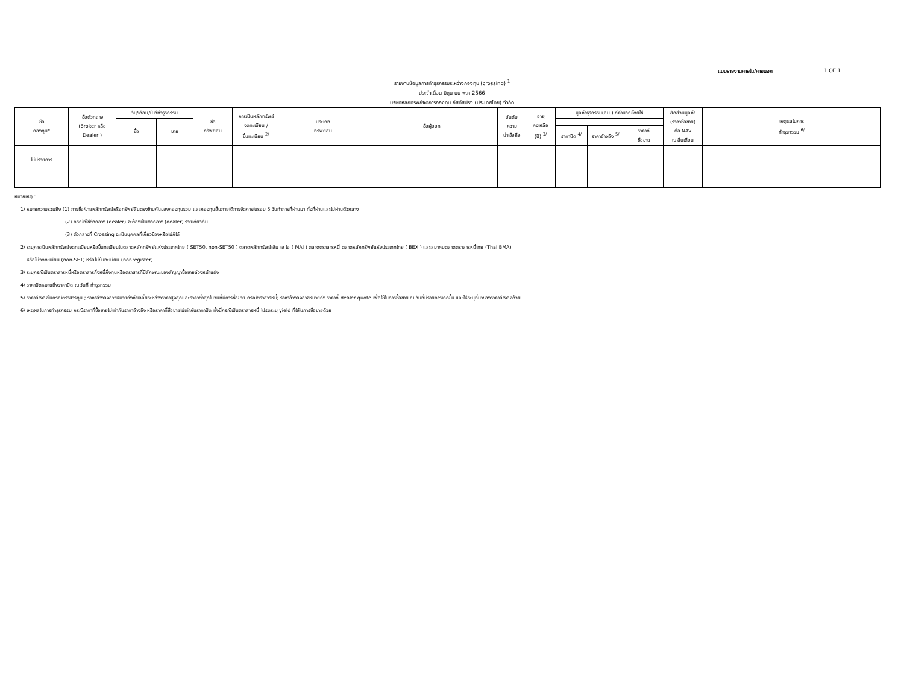แบบรายงานภายใน/ภายนอก 1 OF 1
รายงานข้อมูลการทำธุรกรรมระหว่างกองทุน (crossing) <sup>1</sup>
ประจำเดือน มิถุนายน พ.ศ.2566
บริษัทหลักทรัพย์จัดการกองทุน อีสท์สปริง (ประเทศไทย) จำกัด
| ชื่อ กองทุน* | ชื่อตัวกลาง (Broker หรือ Dealer ) | วัน/เดือน/ปี ที่ทำธุรกรรม | | ชื่อ ทรัพย์สิน | การเป็นหลักทรัพย์ จดทะเบียน / ขึ้นทะเบียน <sup>2/</sup> | ประเภท ทรัพย์สิน | ชื่อผู้ออก | อันดับ ความ น่าเชื่อถือ | อายุ คงเหลือ (ปี) <sup>3/</sup> | มูลค่าธุรกรรม(ลบ.) ที่คำนวณโดยใช้ | | | สัดส่วนมูลค่า (ราคาซื้อขาย) ต่อ NAV ณ สิ้นเดือน | เหตุผลในการ ทำธุรกรรม <sup>6/</sup> |
| --- | --- | --- | --- | --- | --- | --- | --- | --- | --- | --- | --- | --- | --- | --- |
| | | ซื้อ | ขาย | | | | | | | | | | | |
| | | | | | | | | | | ราคาปิด <sup>4/</sup> | ราคาอ้างอิง <sup>5/</sup> | ราคาที่ ซื้อขาย | | |
| ไม่มีรายการ | | | | | | | | | | | | | | |
หมายเหตุ :
1/ หมายความรวมถึง (1) การซื้อ/ขายหลักทรัพย์หรือทรัพย์สินตรงข้ามกันของกองทุนรวม และกองทุนอื่นภายใต้การจัดการในรอบ 5 วันทำการที่ผ่านมา ทั้งที่ผ่านและไม่ผ่านตัวกลาง
(2) กรณีที่ใช้ตัวกลาง (dealer) จะต้องเป็นตัวกลาง (dealer) รายเดียวกัน
(3) ตัวกลางที่ Crossing จะเป็นบุคคลที่เกี่ยวข้องหรือไม่ก็ได้
2/ ระบุการเป็นหลักทรัพย์จดทะเบียนหรือขึ้นทะเบียนในตลาดหลักทรัพย์แห่งประเทศไทย ( SET50, non-SET50 ) ตลาดหลักทรัพย์เอ็ม เอ ไอ ( MAI ) ตลาดตราสารหนี้ ตลาดหลักทรัพย์แห่งประเทศไทย ( BEX ) และสมาคมตลาดตราสารหนี้ไทย (Thai BMA)
หรือไม่จดทะเบียน (non-SET) หรือไม่ขึ้นทะเบียน (nor-register)
3/ ระบุกรณีเป็นตราสารหนี้หรือตราสารกึ่งหนี้กึ่งทุนหรือตราสารที่มีลักษณะของสัญญาซื้อขายล่วงหน้าแฝง
4/ ราคาปิดหมายถึงราคาปิด ณ วันที่ ทำธุรกรรม
5/ ราคาอ้างอิงในกรณีตราสารทุน ; ราคาอ้างอิงอาจหมายถึงค่าเฉลี่ยระหว่างราคาสูงสุดและราคาต่ำสุดในวันที่มีการซื้อขาย กรณีตราสารหนี้; ราคาอ้างอิงอาจหมายถึง ราคาที่ dealer quote เพื่อใช้ในการซื้อขาย ณ วันที่มีรายการเกิดขึ้น และให้ระบุที่มาของราคาอ้างอิงด้วย
6/ เหตุผลในการทำธุรกรรม กรณีราคาที่ซื้อขายไม่เท่ากับราคาอ้างอิง หรือราคาที่ซื้อขายไม่เท่ากับราคาปิด ทั้งนี้กรณีเป็นตราสารหนี้ โปรดระบุ yield ที่ใช้ในการซื้อขายด้วย